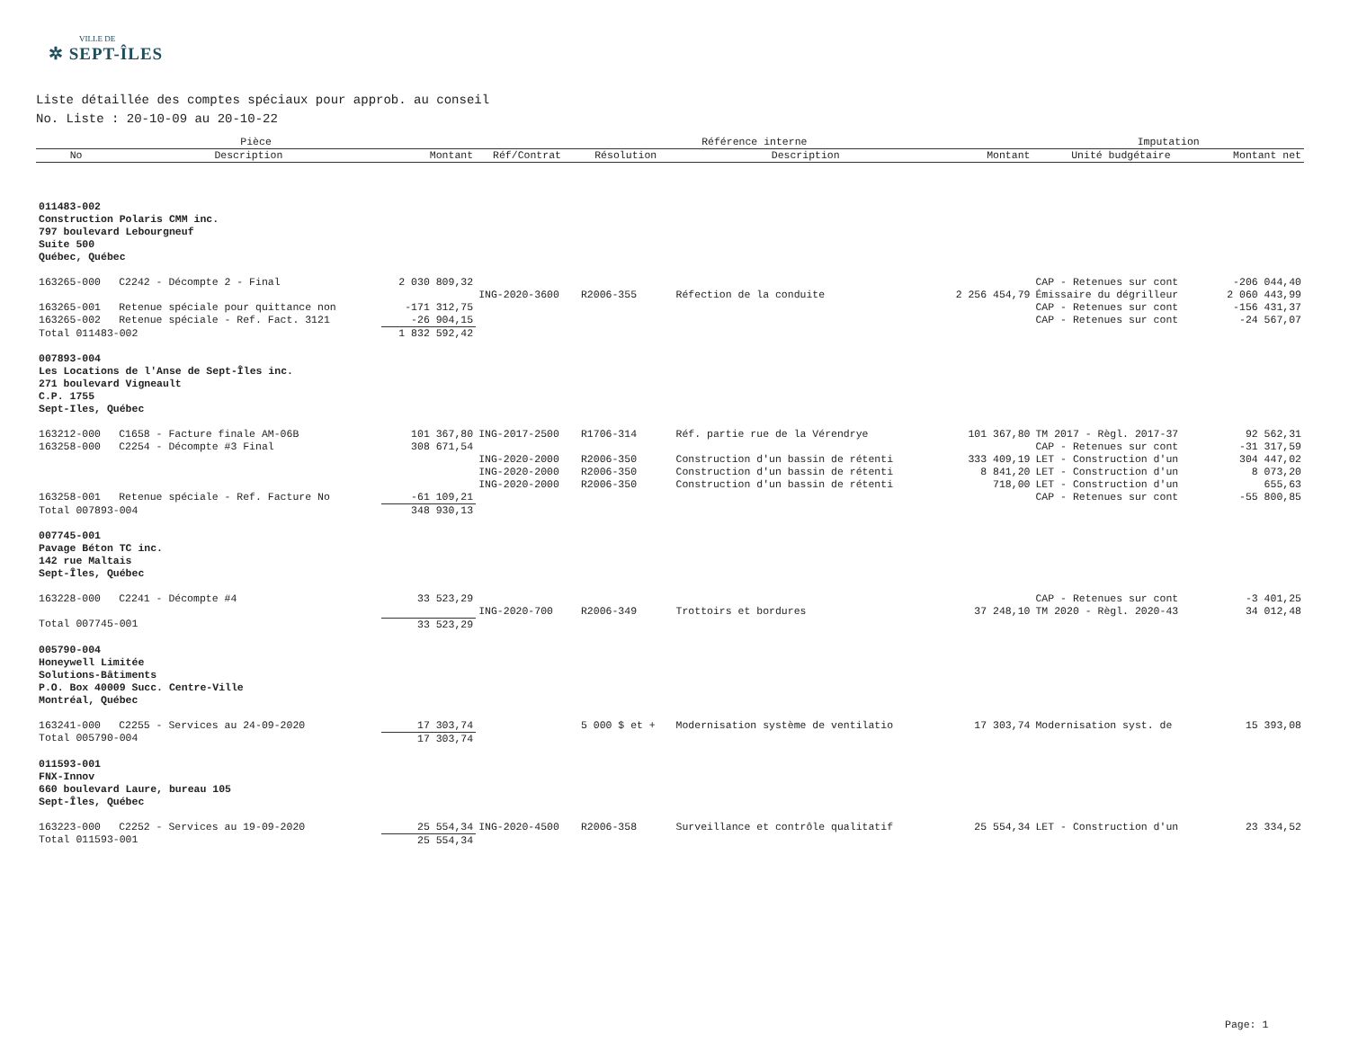VILLE DE
✲ SEPT-ÎLES
Liste détaillée des comptes spéciaux pour approb. au conseil
No. Liste : 20-10-09 au 20-10-22
| Pièce | | | Référence interne | | | | Imputation | |
| --- | --- | --- | --- | --- | --- | --- | --- | --- |
| No | Description | Montant | Réf/Contrat | Résolution | Description | Montant | Unité budgétaire | Montant net |
| 011483-002 Construction Polaris CMM inc. 797 boulevard Lebourgneuf Suite 500 Québec, Québec | | | | | | | | |
| 163265-000 | C2242 - Décompte 2 - Final | 2 030 809,32 | | | | | CAP - Retenues sur cont | -206 044,40 |
| | | | ING-2020-3600 | R2006-355 | Réfection de la conduite | 2 256 454,79 | Émissaire du dégrilleur | 2 060 443,99 |
| 163265-001 | Retenue spéciale pour quittance non | -171 312,75 | | | | | CAP - Retenues sur cont | -156 431,37 |
| 163265-002 | Retenue spéciale - Ref. Fact. 3121 | -26 904,15 | | | | | CAP - Retenues sur cont | -24 567,07 |
| Total 011483-002 | | 1 832 592,42 | | | | | | |
| 007893-004 Les Locations de l'Anse de Sept-Îles inc. 271 boulevard Vigneault C.P. 1755 Sept-Iles, Québec | | | | | | | | |
| 163212-000 | C1658 - Facture finale AM-06B | 101 367,80 | ING-2017-2500 | R1706-314 | Réf. partie rue de la Vérendrye | 101 367,80 | TM 2017 - Règl. 2017-37 | 92 562,31 |
| 163258-000 | C2254 - Décompte #3 Final | 308 671,54 | | | | | CAP - Retenues sur cont | -31 317,59 |
| | | | ING-2020-2000 | R2006-350 | Construction d'un bassin de rétenti | 333 409,19 | LET - Construction d'un | 304 447,02 |
| | | | ING-2020-2000 | R2006-350 | Construction d'un bassin de rétenti | 8 841,20 | LET - Construction d'un | 8 073,20 |
| | | | ING-2020-2000 | R2006-350 | Construction d'un bassin de rétenti | 718,00 | LET - Construction d'un | 655,63 |
| 163258-001 | Retenue spéciale - Ref. Facture No | -61 109,21 | | | | | CAP - Retenues sur cont | -55 800,85 |
| Total 007893-004 | | 348 930,13 | | | | | | |
| 007745-001 Pavage Béton TC inc. 142 rue Maltais Sept-Îles, Québec | | | | | | | | |
| 163228-000 | C2241 - Décompte #4 | 33 523,29 | | | | | CAP - Retenues sur cont | -3 401,25 |
| | | | ING-2020-700 | R2006-349 | Trottoirs et bordures | 37 248,10 | TM 2020 - Règl. 2020-43 | 34 012,48 |
| Total 007745-001 | | 33 523,29 | | | | | | |
| 005790-004 Honeywell Limitée Solutions-Bâtiments P.O. Box 40009 Succ. Centre-Ville Montréal, Québec | | | | | | | | |
| 163241-000 | C2255 - Services au 24-09-2020 | 17 303,74 | | 5 000 $ et + | Modernisation système de ventilatio | 17 303,74 | Modernisation syst. de | 15 393,08 |
| Total 005790-004 | | 17 303,74 | | | | | | |
| 011593-001 FNX-Innov 660 boulevard Laure, bureau 105 Sept-Îles, Québec | | | | | | | | |
| 163223-000 | C2252 - Services au 19-09-2020 | 25 554,34 | ING-2020-4500 | R2006-358 | Surveillance et contrôle qualitatif | 25 554,34 | LET - Construction d'un | 23 334,52 |
| Total 011593-001 | | 25 554,34 | | | | | | |
Page: 1